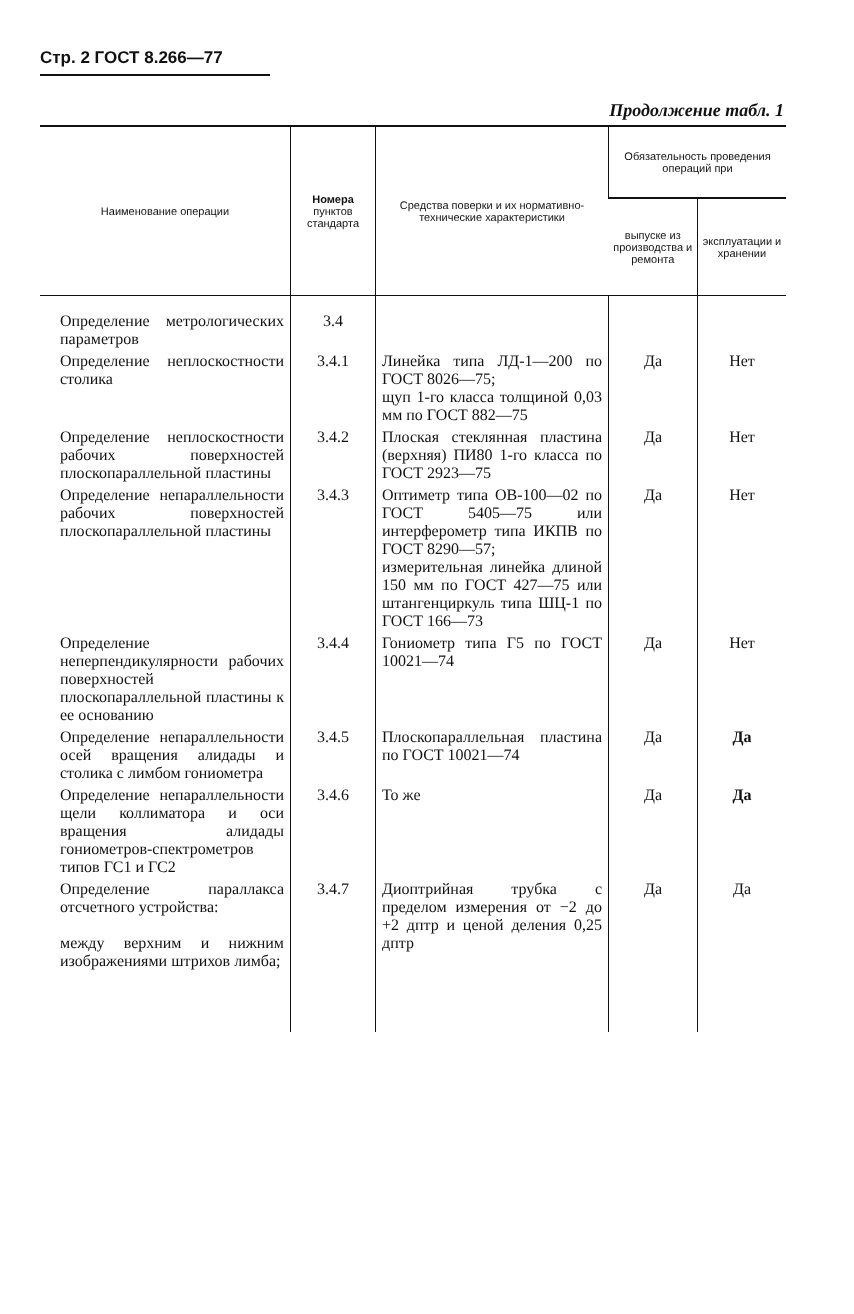Стр. 2 ГОСТ 8.266—77
Продолжение табл. 1
| Наименование операции | Номера пунктов стандарта | Средства поверки и их нормативно-технические характеристики | Обязательность проведения операций при | |
| --- | --- | --- | --- | --- |
| | | | выпуске из производства и ремонта | эксплуатации и хранении |
| Определение метрологических параметров | 3.4 | | | |
| Определение неплоскостности столика | 3.4.1 | Линейка типа ЛД-1—200 по ГОСТ 8026—75; щуп 1-го класса толщиной 0,03 мм по ГОСТ 882—75 | Да | Нет |
| Определение неплоскостности рабочих поверхностей плоскопараллельной пластины | 3.4.2 | Плоская стеклянная пластина (верхняя) ПИ80 1-го класса по ГОСТ 2923—75 | Да | Нет |
| Определение непараллельности рабочих поверхностей плоскопараллельной пластины | 3.4.3 | Оптиметр типа ОВ-100—02 по ГОСТ 5405—75 или интерферометр типа ИКПВ по ГОСТ 8290—57; измерительная линейка длиной 150 мм по ГОСТ 427—75 или штангенциркуль типа ШЦ-1 по ГОСТ 166—73 | Да | Нет |
| Определение неперпендикулярности рабочих поверхностей плоскопараллельной пластины к ее основанию | 3.4.4 | Гониометр типа Г5 по ГОСТ 10021—74 | Да | Нет |
| Определение непараллельности осей вращения алидады и столика с лимбом гониометра | 3.4.5 | Плоскопараллельная пластина по ГОСТ 10021—74 | Да | Да |
| Определение непараллельности щели коллиматора и оси вращения алидады гониометров-спектрометров типов ГС1 и ГС2 | 3.4.6 | То же | Да | Да |
| Определение параллакса отсчетного устройства: между верхним и нижним изображениями штрихов лимба; | 3.4.7 | Диоптрийная трубка с пределом измерения от −2 до +2 дптр и ценой деления 0,25 дптр | Да | Да |